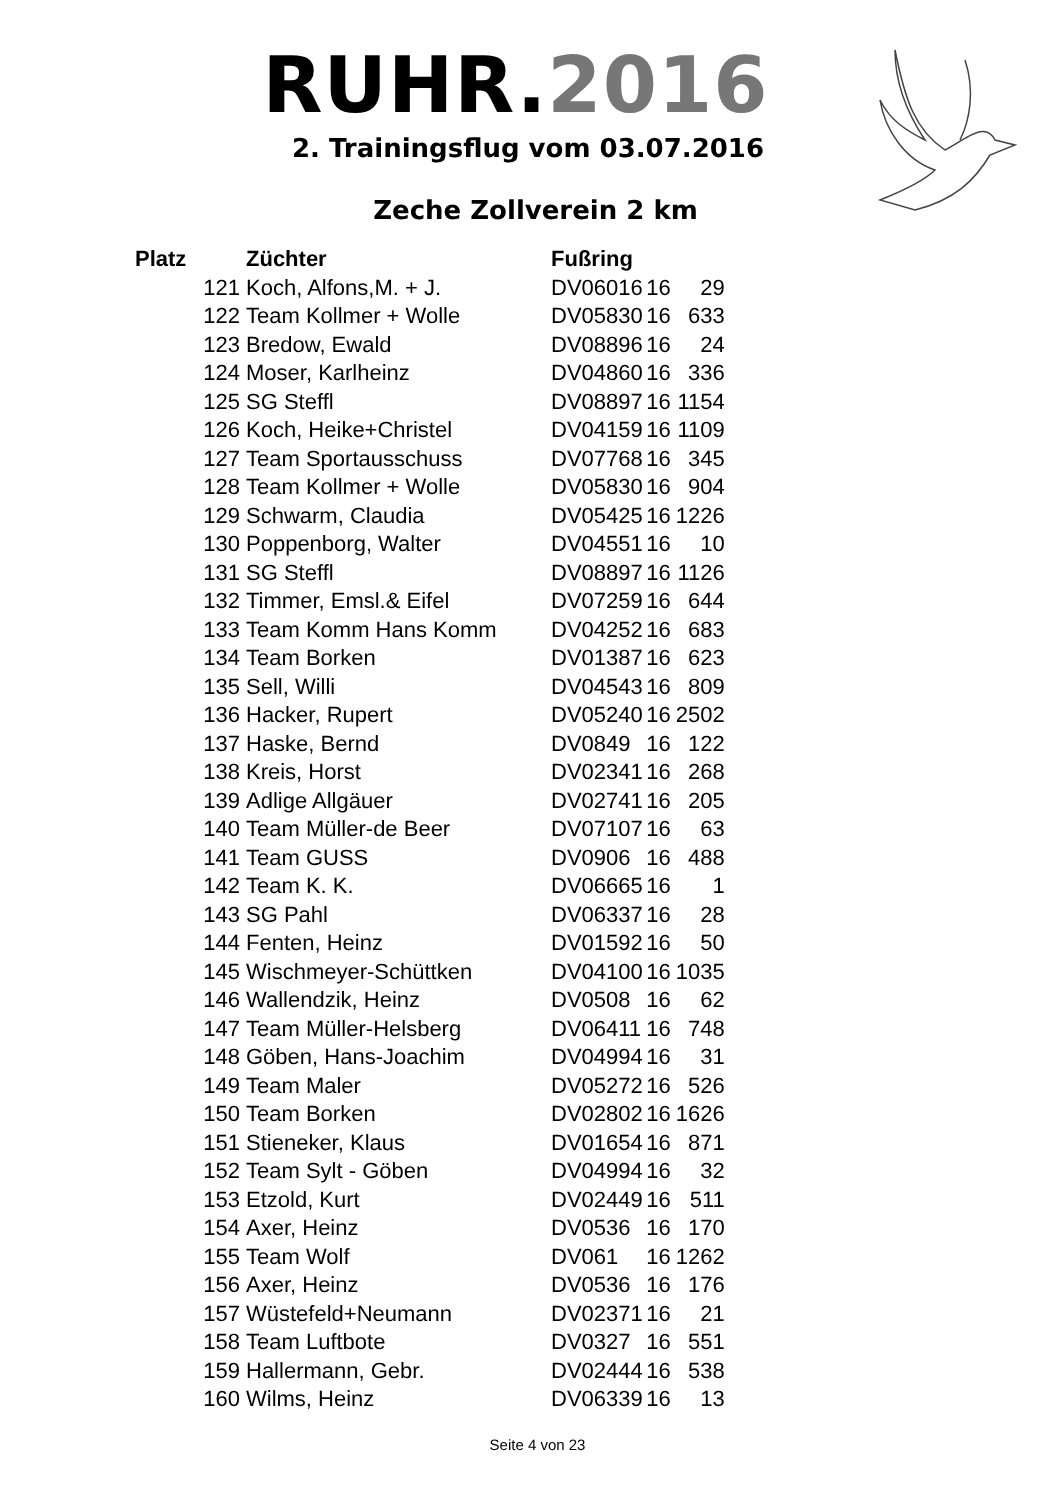RUHR.2016
2. Trainingsflug vom 03.07.2016
Zeche Zollverein 2 km
| Platz | Züchter | Fußring | | | |
| --- | --- | --- | --- | --- | --- |
| 121 | Koch, Alfons,M. + J. | DV | 06016 | 16 | 29 |
| 122 | Team Kollmer + Wolle | DV | 05830 | 16 | 633 |
| 123 | Bredow, Ewald | DV | 08896 | 16 | 24 |
| 124 | Moser, Karlheinz | DV | 04860 | 16 | 336 |
| 125 | SG Steffl | DV | 08897 | 16 | 1154 |
| 126 | Koch, Heike+Christel | DV | 04159 | 16 | 1109 |
| 127 | Team Sportausschuss | DV | 07768 | 16 | 345 |
| 128 | Team Kollmer + Wolle | DV | 05830 | 16 | 904 |
| 129 | Schwarm, Claudia | DV | 05425 | 16 | 1226 |
| 130 | Poppenborg, Walter | DV | 04551 | 16 | 10 |
| 131 | SG Steffl | DV | 08897 | 16 | 1126 |
| 132 | Timmer, Emsl.& Eifel | DV | 07259 | 16 | 644 |
| 133 | Team Komm Hans Komm | DV | 04252 | 16 | 683 |
| 134 | Team Borken | DV | 01387 | 16 | 623 |
| 135 | Sell, Willi | DV | 04543 | 16 | 809 |
| 136 | Hacker, Rupert | DV | 05240 | 16 | 2502 |
| 137 | Haske, Bernd | DV | 0849 | 16 | 122 |
| 138 | Kreis, Horst | DV | 02341 | 16 | 268 |
| 139 | Adlige Allgäuer | DV | 02741 | 16 | 205 |
| 140 | Team Müller-de Beer | DV | 07107 | 16 | 63 |
| 141 | Team GUSS | DV | 0906 | 16 | 488 |
| 142 | Team K. K. | DV | 06665 | 16 | 1 |
| 143 | SG Pahl | DV | 06337 | 16 | 28 |
| 144 | Fenten, Heinz | DV | 01592 | 16 | 50 |
| 145 | Wischmeyer-Schüttken | DV | 04100 | 16 | 1035 |
| 146 | Wallendzik, Heinz | DV | 0508 | 16 | 62 |
| 147 | Team Müller-Helsberg | DV | 06411 | 16 | 748 |
| 148 | Göben, Hans-Joachim | DV | 04994 | 16 | 31 |
| 149 | Team Maler | DV | 05272 | 16 | 526 |
| 150 | Team Borken | DV | 02802 | 16 | 1626 |
| 151 | Stieneker, Klaus | DV | 01654 | 16 | 871 |
| 152 | Team Sylt - Göben | DV | 04994 | 16 | 32 |
| 153 | Etzold, Kurt | DV | 02449 | 16 | 511 |
| 154 | Axer, Heinz | DV | 0536 | 16 | 170 |
| 155 | Team Wolf | DV | 061 | 16 | 1262 |
| 156 | Axer, Heinz | DV | 0536 | 16 | 176 |
| 157 | Wüstefeld+Neumann | DV | 02371 | 16 | 21 |
| 158 | Team Luftbote | DV | 0327 | 16 | 551 |
| 159 | Hallermann, Gebr. | DV | 02444 | 16 | 538 |
| 160 | Wilms, Heinz | DV | 06339 | 16 | 13 |
Seite 4 von 23